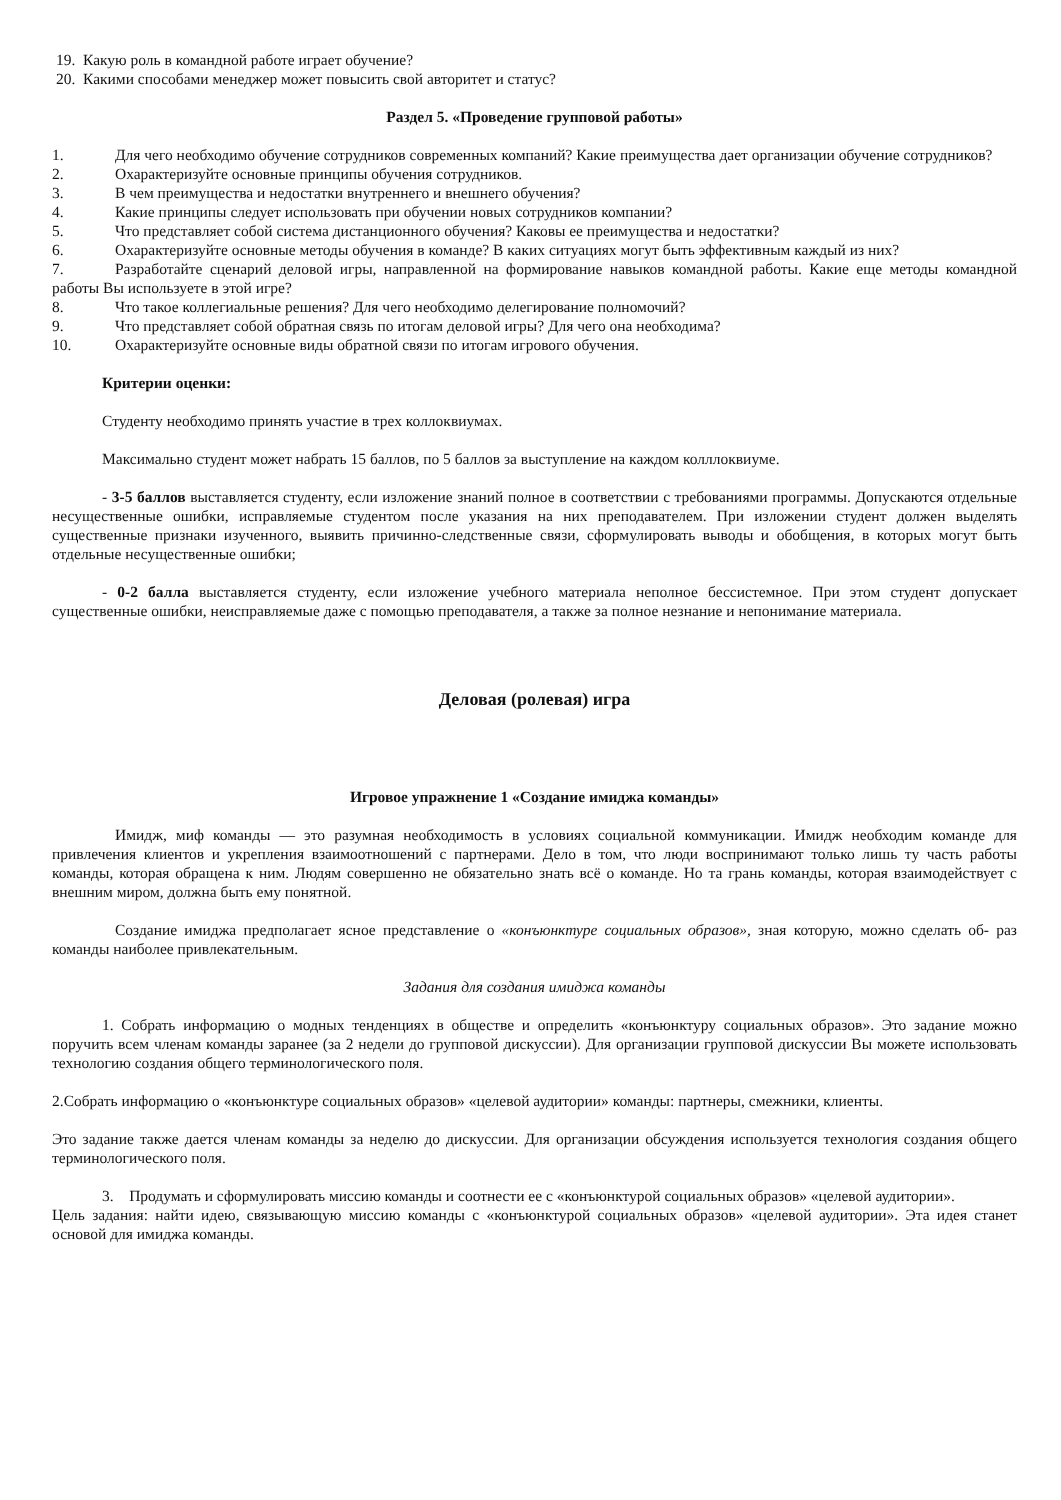19. Какую роль в командной работе играет обучение?
20. Какими способами менеджер может повысить свой авторитет и статус?
Раздел 5. «Проведение групповой работы»
1. Для чего необходимо обучение сотрудников современных компаний? Какие преимущества дает организации обучение сотрудников?
2. Охарактеризуйте основные принципы обучения сотрудников.
3. В чем преимущества и недостатки внутреннего и внешнего обучения?
4. Какие принципы следует использовать при обучении новых сотрудников компании?
5. Что представляет собой система дистанционного обучения? Каковы ее преимущества и недостатки?
6. Охарактеризуйте основные методы обучения в команде? В каких ситуациях могут быть эффективным каждый из них?
7. Разработайте сценарий деловой игры, направленной на формирование навыков командной работы. Какие еще методы командной работы Вы используете в этой игре?
8. Что такое коллегиальные решения? Для чего необходимо делегирование полномочий?
9. Что представляет собой обратная связь по итогам деловой игры? Для чего она необходима?
10. Охарактеризуйте основные виды обратной связи по итогам игрового обучения.
Критерии оценки:
Студенту необходимо принять участие в трех коллоквиумах.
Максимально студент может набрать 15 баллов, по 5 баллов за выступление на каждом колллоквиуме.
- 3-5 баллов выставляется студенту, если изложение знаний полное в соответствии с требованиями программы. Допускаются отдельные несущественные ошибки, исправляемые студентом после указания на них преподавателем. При изложении студент должен выделять существенные признаки изученного, выявить причинно-следственные связи, сформулировать выводы и обобщения, в которых могут быть отдельные несущественные ошибки;
- 0-2 балла выставляется студенту, если изложение учебного материала неполное бессистемное. При этом студент допускает существенные ошибки, неисправляемые даже с помощью преподавателя, а также за полное незнание и непонимание материала.
Деловая (ролевая) игра
Игровое упражнение 1 «Создание имиджа команды»
Имидж, миф команды — это разумная необходимость в условиях социальной коммуникации. Имидж необходим команде для привлечения клиентов и укрепления взаимоотношений с партнерами. Дело в том, что люди воспринимают только лишь ту часть работы команды, которая обращена к ним. Людям совершенно не обязательно знать всё о команде. Но та грань команды, которая взаимодействует с внешним миром, должна быть ему понятной.
Создание имиджа предполагает ясное представление о «конъюнктуре социальных образов», зная которую, можно сделать об- раз команды наиболее привлекательным.
Задания для создания имиджа команды
1. Собрать информацию о модных тенденциях в обществе и определить «конъюнктуру социальных образов». Это задание можно поручить всем членам команды заранее (за 2 недели до групповой дискуссии). Для организации групповой дискуссии Вы можете использовать технологию создания общего терминологического поля.
2.Собрать информацию о «конъюнктуре социальных образов» «целевой аудитории» команды: партнеры, смежники, клиенты.
Это задание также дается членам команды за неделю до дискуссии. Для организации обсуждения используется технология создания общего терминологического поля.
3. Продумать и сформулировать миссию команды и соотнести ее с «конъюнктурой социальных образов» «целевой аудитории».
Цель задания: найти идею, связывающую миссию команды с «конъюнктурой социальных образов» «целевой аудитории». Эта идея станет основой для имиджа команды.